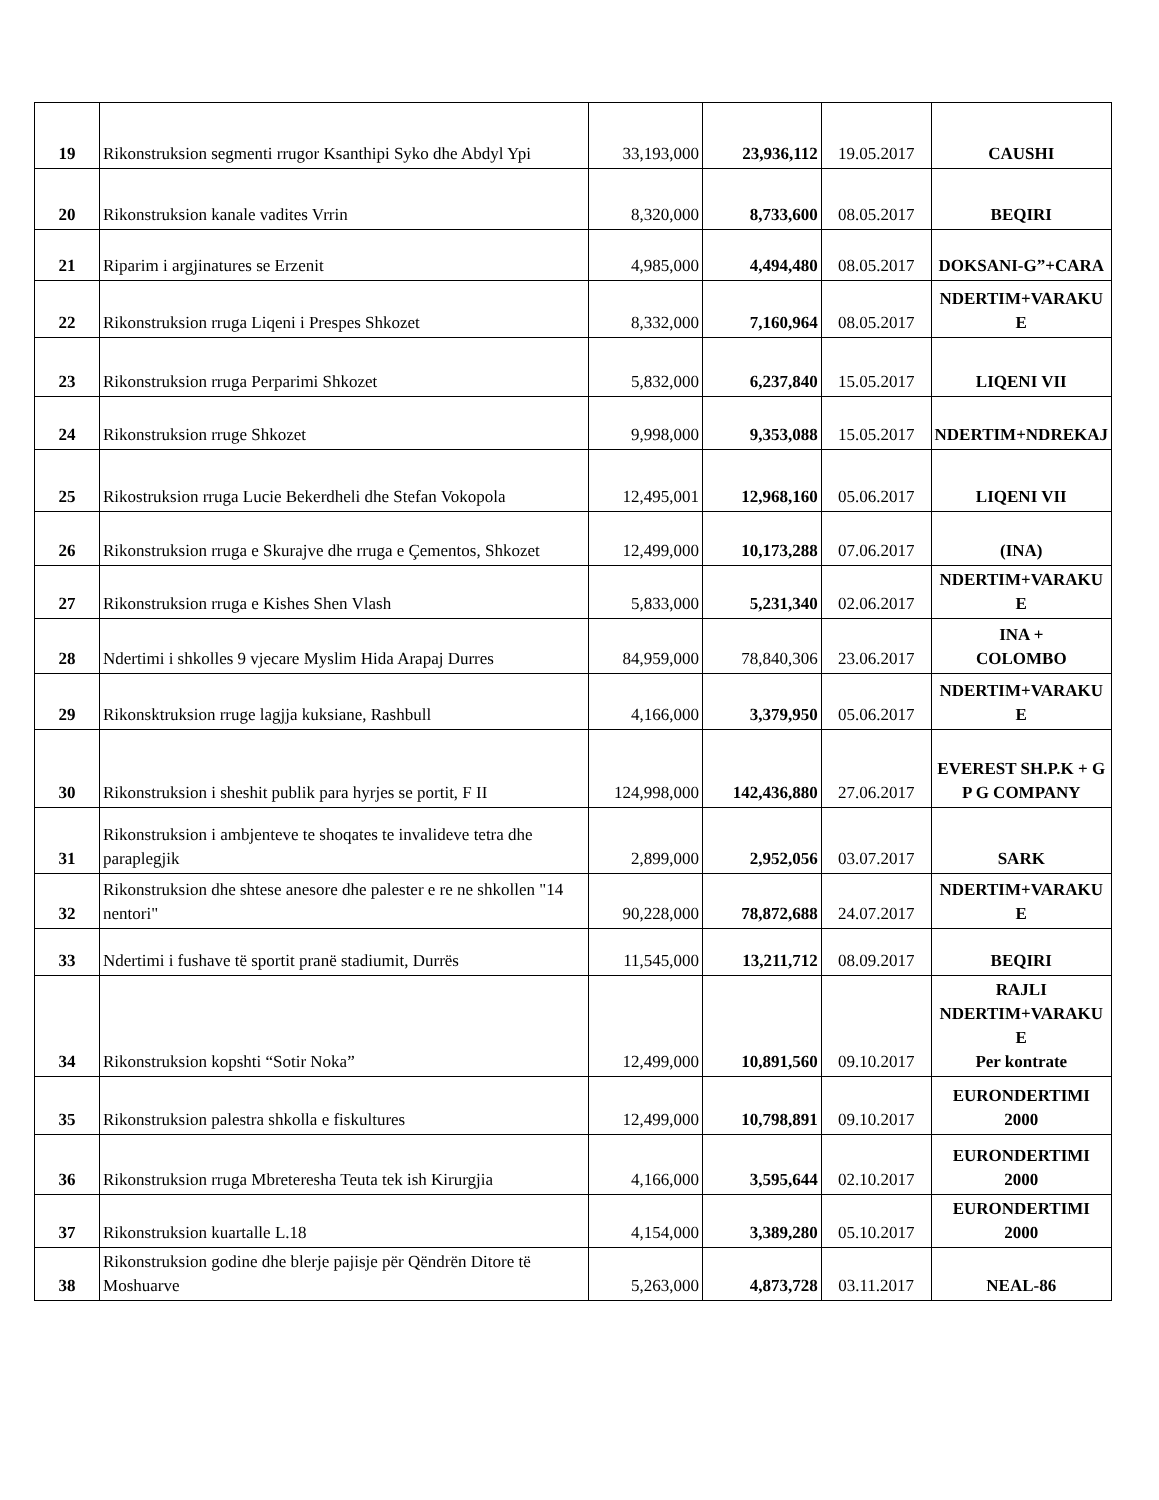| 19 | Rikonstruksion segmenti rrugor Ksanthipi Syko dhe Abdyl Ypi | 33,193,000 | 23,936,112 | 19.05.2017 | CAUSHI |
| 20 | Rikonstruksion kanale vadites Vrrin | 8,320,000 | 8,733,600 | 08.05.2017 | BEQIRI |
| 21 | Riparim i argjinatures se Erzenit | 4,985,000 | 4,494,480 | 08.05.2017 | DOKSANI-G”+CARA |
| 22 | Rikonstruksion rruga Liqeni i Prespes Shkozet | 8,332,000 | 7,160,964 | 08.05.2017 | NDERTIM+VARAKU E |
| 23 | Rikonstruksion rruga Perparimi Shkozet | 5,832,000 | 6,237,840 | 15.05.2017 | LIQENI VII |
| 24 | Rikonstruksion rruge Shkozet | 9,998,000 | 9,353,088 | 15.05.2017 | NDERTIM+NDREKAJ |
| 25 | Rikostruksion rruga Lucie Bekerdheli dhe Stefan Vokopola | 12,495,001 | 12,968,160 | 05.06.2017 | LIQENI VII |
| 26 | Rikonstruksion rruga e Skurajve dhe rruga e Çementos, Shkozet | 12,499,000 | 10,173,288 | 07.06.2017 | (INA) |
| 27 | Rikonstruksion rruga e Kishes Shen Vlash | 5,833,000 | 5,231,340 | 02.06.2017 | NDERTIM+VARAKU E |
| 28 | Ndertimi i shkolles 9 vjecare Myslim Hida Arapaj Durres | 84,959,000 | 78,840,306 | 23.06.2017 | INA + COLOMBO |
| 29 | Rikonsktruksion rruge lagjja kuksiane, Rashbull | 4,166,000 | 3,379,950 | 05.06.2017 | NDERTIM+VARAKU E |
| 30 | Rikonstruksion i sheshit publik para hyrjes se portit, F II | 124,998,000 | 142,436,880 | 27.06.2017 | EVEREST SH.P.K + G P G COMPANY |
| 31 | Rikonstruksion i ambjenteve te shoqates te invalideve tetra dhe paraplegjik | 2,899,000 | 2,952,056 | 03.07.2017 | SARK |
| 32 | Rikonstruksion dhe shtese anesore dhe palester e re ne shkollen "14 nentori" | 90,228,000 | 78,872,688 | 24.07.2017 | NDERTIM+VARAKU E |
| 33 | Ndertimi i fushave të sportit pranë stadiumit, Durrës | 11,545,000 | 13,211,712 | 08.09.2017 | BEQIRI |
| 34 | Rikonstruksion kopshti “Sotir Noka” | 12,499,000 | 10,891,560 | 09.10.2017 | RAJLI NDERTIM+VARAKU E Per kontrate |
| 35 | Rikonstruksion palestra shkolla e fiskultures | 12,499,000 | 10,798,891 | 09.10.2017 | EURONDERTIMI 2000 |
| 36 | Rikonstruksion rruga Mbreteresha Teuta tek ish Kirurgjia | 4,166,000 | 3,595,644 | 02.10.2017 | EURONDERTIMI 2000 |
| 37 | Rikonstruksion kuartalle L.18 | 4,154,000 | 3,389,280 | 05.10.2017 | EURONDERTIMI 2000 |
| 38 | Rikonstruksion godine dhe blerje pajisje për Qëndrën Ditore të Moshuarve | 5,263,000 | 4,873,728 | 03.11.2017 | NEAL-86 |